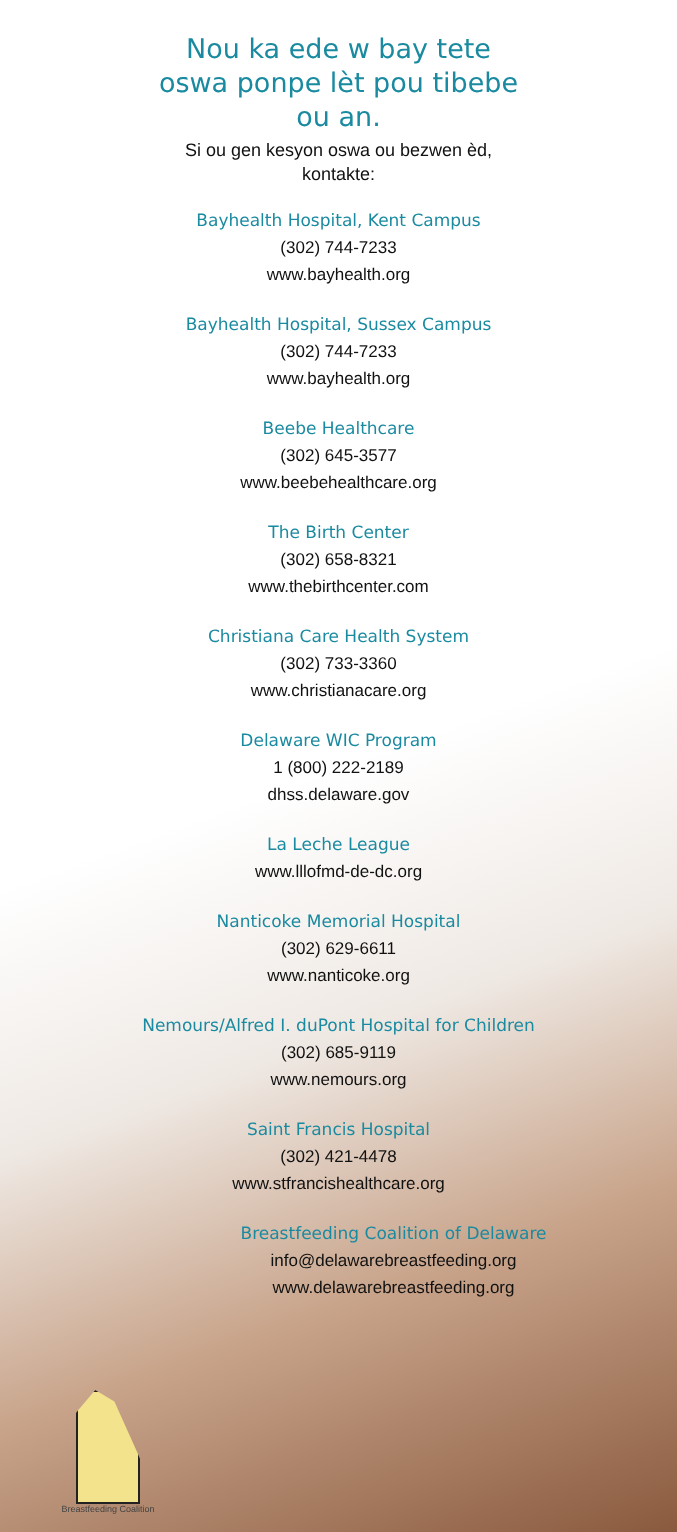Nou ka ede w bay tete
oswa ponpe lèt pou tibebe
ou an.
Si ou gen kesyon oswa ou bezwen èd,
kontakte:
Bayhealth Hospital, Kent Campus
(302) 744-7233
www.bayhealth.org
Bayhealth Hospital, Sussex Campus
(302) 744-7233
www.bayhealth.org
Beebe Healthcare
(302) 645-3577
www.beebehealthcare.org
The Birth Center
(302) 658-8321
www.thebirthcenter.com
Christiana Care Health System
(302) 733-3360
www.christianacare.org
Delaware WIC Program
1 (800) 222-2189
dhss.delaware.gov
La Leche League
www.lllofmd-de-dc.org
Nanticoke Memorial Hospital
(302) 629-6611
www.nanticoke.org
Nemours/Alfred I. duPont Hospital for Children
(302) 685-9119
www.nemours.org
Saint Francis Hospital
(302) 421-4478
www.stfrancishealthcare.org
Breastfeeding Coalition of Delaware
info@delawarebreastfeeding.org
www.delawarebreastfeeding.org
Breastfeeding Coalition